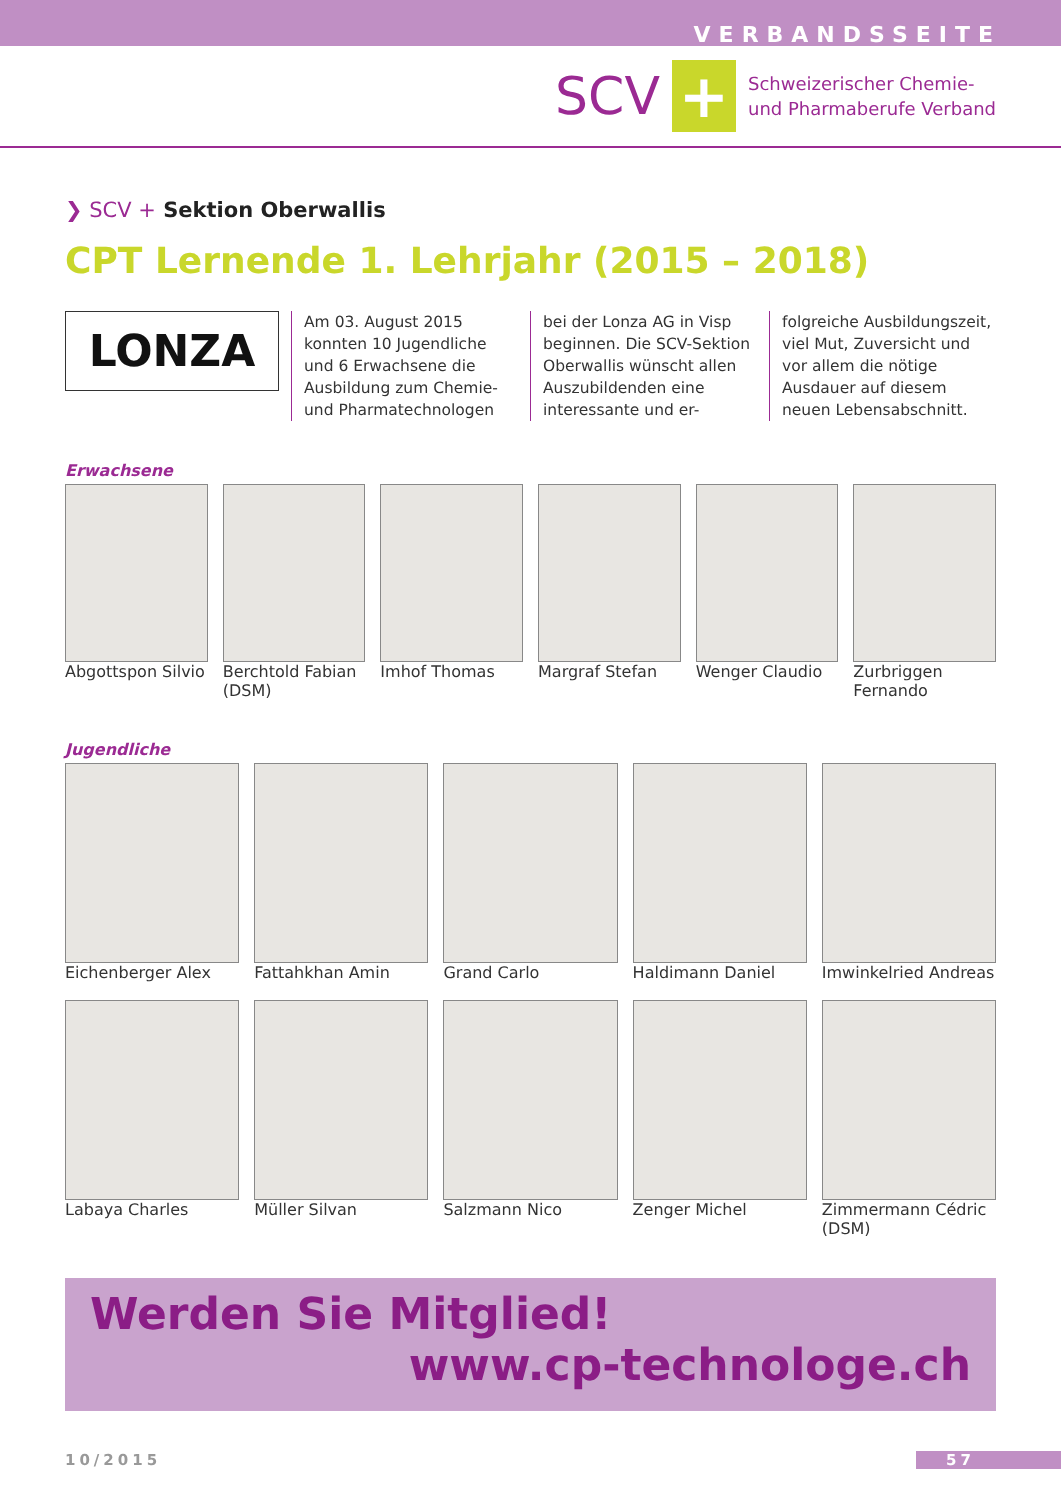VERBANDSSEITE
SCV
+
Schweizerischer Chemie-
und Pharmaberufe Verband
❯ SCV + Sektion Oberwallis
CPT Lernende 1. Lehrjahr (2015 – 2018)
LONZA
Am 03. August 2015 konnten 10 Jugendliche und 6 Erwachsene die Ausbildung zum Chemie- und Pharmatechnologen
bei der Lonza AG in Visp beginnen. Die SCV-Sektion Oberwallis wünscht allen Auszubildenden eine interessante und er-
folgreiche Ausbildungszeit, viel Mut, Zuversicht und vor allem die nötige Ausdauer auf diesem neuen Lebensabschnitt.
Erwachsene
Abgottspon Silvio Berchtold Fabian (DSM) Imhof Thomas Margraf Stefan Wenger Claudio Zurbriggen Fernando
Jugendliche
Eichenberger Alex Fattahkhan Amin Grand Carlo Haldimann Daniel Imwinkelried Andreas
Labaya Charles Müller Silvan Salzmann Nico Zenger Michel Zimmermann Cédric (DSM)
Werden Sie Mitglied!
www.cp-technologe.ch
10/2015 57